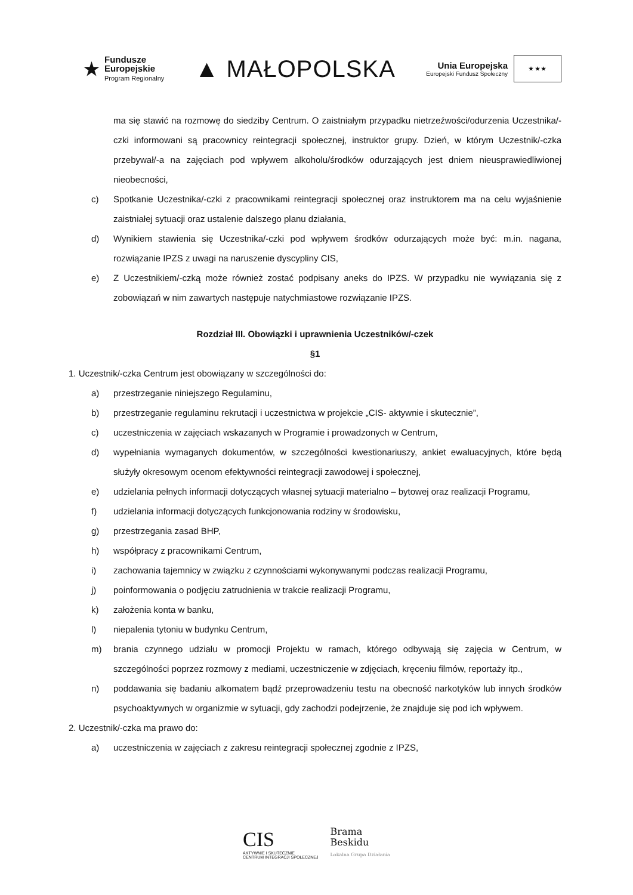★
Fundusze
Europejskie
Program Regionalny
▲ MAŁOPOLSKA
Unia Europejska
Europejski Fundusz Społeczny
★ ★ ★
ma się stawić na rozmowę do siedziby Centrum. O zaistniałym przypadku nietrzeźwości/odurzenia Uczestnika/-czki informowani są pracownicy reintegracji społecznej, instruktor grupy. Dzień, w którym Uczestnik/-czka przebywał/-a na zajęciach pod wpływem alkoholu/środków odurzających jest dniem nieusprawiedliwionej nieobecności,
c) Spotkanie Uczestnika/-czki z pracownikami reintegracji społecznej oraz instruktorem ma na celu wyjaśnienie zaistniałej sytuacji oraz ustalenie dalszego planu działania,
d) Wynikiem stawienia się Uczestnika/-czki pod wpływem środków odurzających może być: m.in. nagana, rozwiązanie IPZS z uwagi na naruszenie dyscypliny CIS,
e) Z Uczestnikiem/-czką może również zostać podpisany aneks do IPZS. W przypadku nie wywiązania się z zobowiązań w nim zawartych następuje natychmiastowe rozwiązanie IPZS.
Rozdział III. Obowiązki i uprawnienia Uczestników/-czek
§1
1. Uczestnik/-czka Centrum jest obowiązany w szczególności do:
a) przestrzeganie niniejszego Regulaminu,
b) przestrzeganie regulaminu rekrutacji i uczestnictwa w projekcie „CIS- aktywnie i skutecznie”,
c) uczestniczenia w zajęciach wskazanych w Programie i prowadzonych w Centrum,
d) wypełniania wymaganych dokumentów, w szczególności kwestionariuszy, ankiet ewaluacyjnych, które będą służyły okresowym ocenom efektywności reintegracji zawodowej i społecznej,
e) udzielania pełnych informacji dotyczących własnej sytuacji materialno – bytowej oraz realizacji Programu,
f) udzielania informacji dotyczących funkcjonowania rodziny w środowisku,
g) przestrzegania zasad BHP,
h) współpracy z pracownikami Centrum,
i) zachowania tajemnicy w związku z czynnościami wykonywanymi podczas realizacji Programu,
j) poinformowania o podjęciu zatrudnienia w trakcie realizacji Programu,
k) założenia konta w banku,
l) niepalenia tytoniu w budynku Centrum,
m) brania czynnego udziału w promocji Projektu w ramach, którego odbywają się zajęcia w Centrum, w szczególności poprzez rozmowy z mediami, uczestniczenie w zdjęciach, kręceniu filmów, reportaży itp.,
n) poddawania się badaniu alkomatem bądź przeprowadzeniu testu na obecność narkotyków lub innych środków psychoaktywnych w organizmie w sytuacji, gdy zachodzi podejrzenie, że znajduje się pod ich wpływem.
2. Uczestnik/-czka ma prawo do:
a) uczestniczenia w zajęciach z zakresu reintegracji społecznej zgodnie z IPZS,
CIS
AKTYWNIE I SKUTECZNIE
CENTRUM INTEGRACJI SPOŁECZNEJ
Brama
Beskidu
Lokalna Grupa Działania